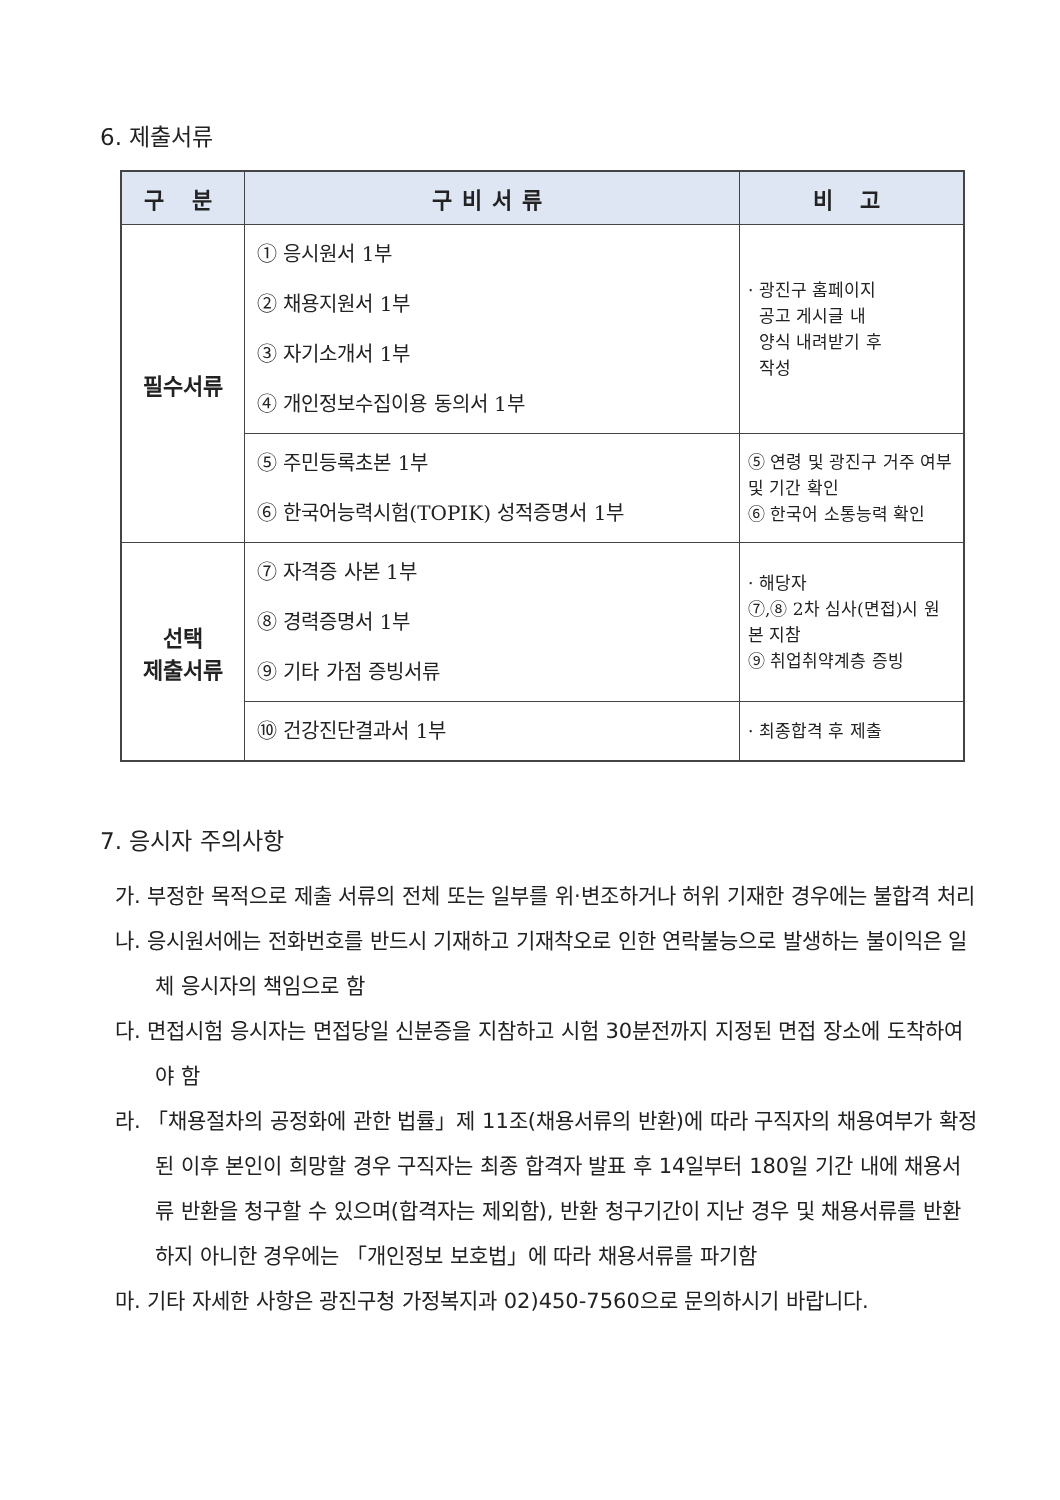6. 제출서류
| 구 분 | 구비서류 | 비 고 |
| --- | --- | --- |
| 필수서류 | ① 응시원서 1부 ② 채용지원서 1부 ③ 자기소개서 1부 ④ 개인정보수집이용 동의서 1부 | · 광진구 홈페이지 공고 게시글 내 양식 내려받기 후 작성 |
| | ⑤ 주민등록초본 1부 ⑥ 한국어능력시험(TOPIK) 성적증명서 1부 | ⑤ 연령 및 광진구 거주 여부 및 기간 확인 ⑥ 한국어 소통능력 확인 |
| 선택 제출서류 | ⑦ 자격증 사본 1부 ⑧ 경력증명서 1부 ⑨ 기타 가점 증빙서류 | · 해당자 ⑦,⑧ 2차 심사(면접)시 원본 지참 ⑨ 취업취약계층 증빙 |
| | ⑩ 건강진단결과서 1부 | · 최종합격 후 제출 |
7. 응시자 주의사항
가. 부정한 목적으로 제출 서류의 전체 또는 일부를 위·변조하거나 허위 기재한 경우에는 불합격 처리
나. 응시원서에는 전화번호를 반드시 기재하고 기재착오로 인한 연락불능으로 발생하는 불이익은 일체 응시자의 책임으로 함
다. 면접시험 응시자는 면접당일 신분증을 지참하고 시험 30분전까지 지정된 면접 장소에 도착하여야 함
라. 「채용절차의 공정화에 관한 법률」제 11조(채용서류의 반환)에 따라 구직자의 채용여부가 확정된 이후 본인이 희망할 경우 구직자는 최종 합격자 발표 후 14일부터 180일 기간 내에 채용서류 반환을 청구할 수 있으며(합격자는 제외함), 반환 청구기간이 지난 경우 및 채용서류를 반환하지 아니한 경우에는 「개인정보 보호법」에 따라 채용서류를 파기함
마. 기타 자세한 사항은 광진구청 가정복지과 02)450-7560으로 문의하시기 바랍니다.